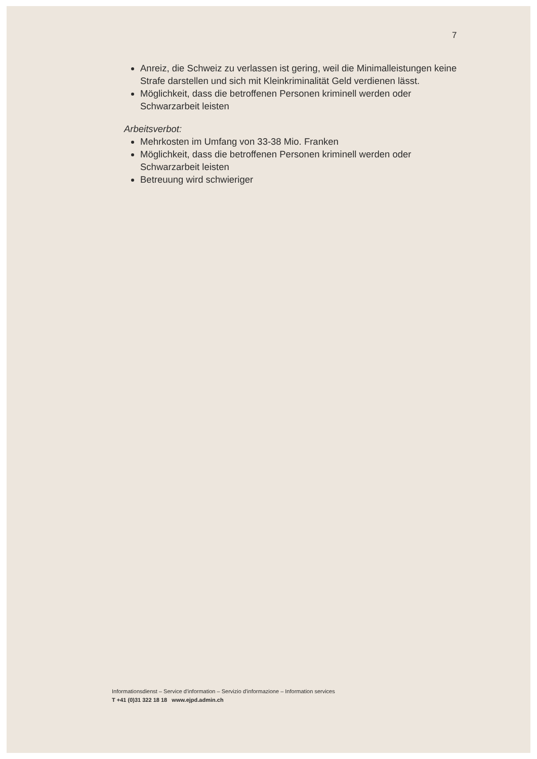7
Anreiz, die Schweiz zu verlassen ist gering, weil die Minimalleistungen keine Strafe darstellen und sich mit Kleinkriminalität Geld verdienen lässt.
Möglichkeit, dass die betroffenen Personen kriminell werden oder Schwarzarbeit leisten
Arbeitsverbot:
Mehrkosten im Umfang von 33-38 Mio. Franken
Möglichkeit, dass die betroffenen Personen kriminell werden oder Schwarzarbeit leisten
Betreuung wird schwieriger
Informationsdienst – Service d'information – Servizio d'informazione – Information services
T +41 (0)31 322 18 18 www.ejpd.admin.ch